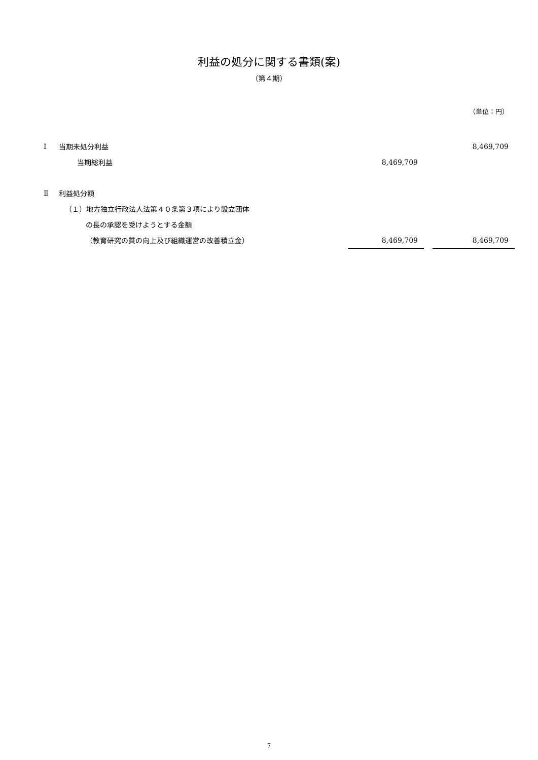利益の処分に関する書類(案)
（第４期）
（単位：円）
| Ⅰ | 当期未処分利益 | | | 8,469,709 |
| | 当期総利益 | 8,469,709 | | |
| Ⅱ | 利益処分額 | | | |
| | （１）地方独立行政法人法第４０条第３項により設立団体 | | | |
| | の長の承認を受けようとする金額 | | | |
| | （教育研究の質の向上及び組織運営の改善積立金） | 8,469,709 | | 8,469,709 |
7